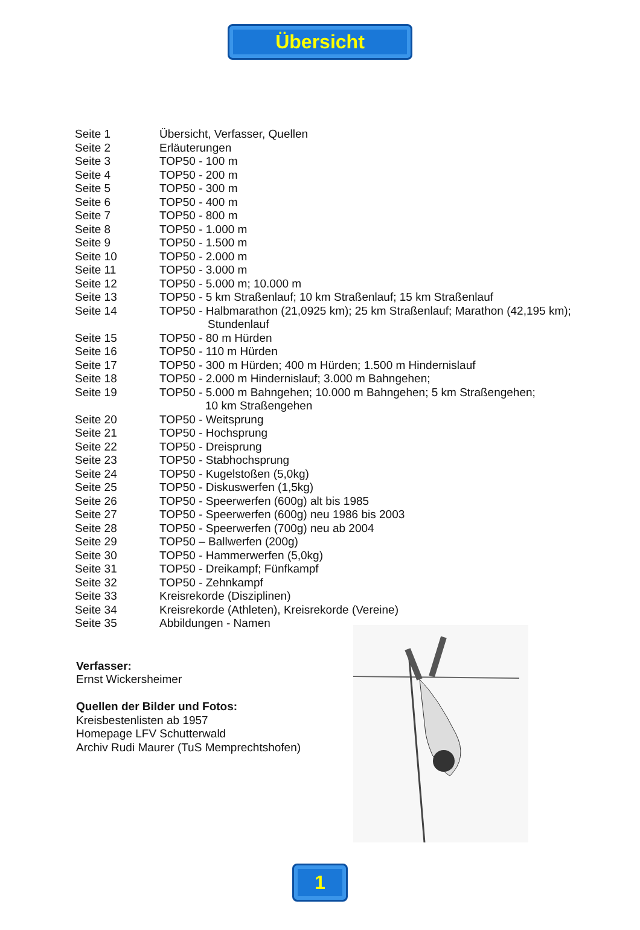Übersicht
| Seite 1 | Übersicht, Verfasser, Quellen |
| Seite 2 | Erläuterungen |
| Seite 3 | TOP50 - 100 m |
| Seite 4 | TOP50 - 200 m |
| Seite 5 | TOP50 - 300 m |
| Seite 6 | TOP50 - 400 m |
| Seite 7 | TOP50 - 800 m |
| Seite 8 | TOP50 - 1.000 m |
| Seite 9 | TOP50 - 1.500 m |
| Seite 10 | TOP50 - 2.000 m |
| Seite 11 | TOP50 - 3.000 m |
| Seite 12 | TOP50 - 5.000 m; 10.000 m |
| Seite 13 | TOP50 - 5 km Straßenlauf; 10 km Straßenlauf; 15 km Straßenlauf |
| Seite 14 | TOP50 - Halbmarathon (21,0925 km); 25 km Straßenlauf; Marathon (42,195 km); Stundenlauf |
| Seite 15 | TOP50 - 80 m Hürden |
| Seite 16 | TOP50 - 110 m Hürden |
| Seite 17 | TOP50 - 300 m Hürden; 400 m Hürden; 1.500 m Hindernislauf |
| Seite 18 | TOP50 - 2.000 m Hindernislauf; 3.000 m Bahngehen; |
| Seite 19 | TOP50 - 5.000 m Bahngehen; 10.000 m Bahngehen; 5 km Straßengehen; 10 km Straßengehen |
| Seite 20 | TOP50 - Weitsprung |
| Seite 21 | TOP50 - Hochsprung |
| Seite 22 | TOP50 - Dreisprung |
| Seite 23 | TOP50 - Stabhochsprung |
| Seite 24 | TOP50 - Kugelstoßen (5,0kg) |
| Seite 25 | TOP50 - Diskuswerfen (1,5kg) |
| Seite 26 | TOP50 - Speerwerfen (600g) alt bis 1985 |
| Seite 27 | TOP50 - Speerwerfen (600g) neu 1986 bis 2003 |
| Seite 28 | TOP50 - Speerwerfen (700g) neu ab 2004 |
| Seite 29 | TOP50 – Ballwerfen (200g) |
| Seite 30 | TOP50 - Hammerwerfen (5,0kg) |
| Seite 31 | TOP50 - Dreikampf; Fünfkampf |
| Seite 32 | TOP50 - Zehnkampf |
| Seite 33 | Kreisrekorde (Disziplinen) |
| Seite 34 | Kreisrekorde (Athleten), Kreisrekorde (Vereine) |
| Seite 35 | Abbildungen - Namen |
Verfasser:
Ernst Wickersheimer
Quellen der Bilder und Fotos:
Kreisbestenlisten ab 1957
Homepage LFV Schutterwald
Archiv Rudi Maurer (TuS Memprechtshofen)
1